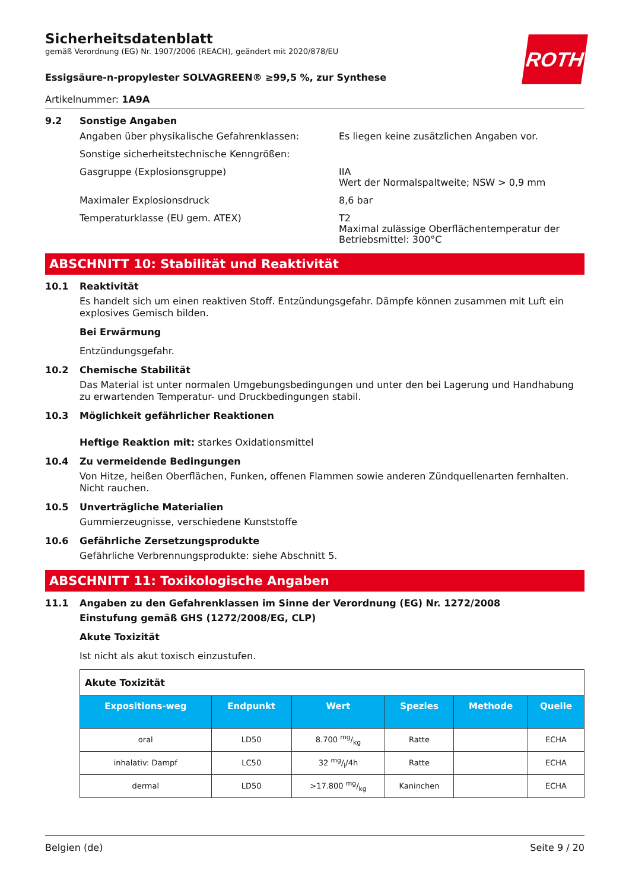ROTH
Sicherheitsdatenblatt
gemäß Verordnung (EG) Nr. 1907/2006 (REACH), geändert mit 2020/878/EU
Essigsäure-n-propylester SOLVAGREEN® ≥99,5 %, zur Synthese
Artikelnummer: 1A9A
9.2 Sonstige Angaben
Angaben über physikalische Gefahrenklassen: Es liegen keine zusätzlichen Angaben vor.
Sonstige sicherheitstechnische Kenngrößen:
Gasgruppe (Explosionsgruppe) IIA
Wert der Normalspaltweite; NSW > 0,9 mm
Maximaler Explosionsdruck 8,6 bar
Temperaturklasse (EU gem. ATEX) T2
Maximal zulässige Oberflächentemperatur der Betriebsmittel: 300°C
ABSCHNITT 10: Stabilität und Reaktivität
10.1 Reaktivität
Es handelt sich um einen reaktiven Stoff. Entzündungsgefahr. Dämpfe können zusammen mit Luft ein explosives Gemisch bilden.
Bei Erwärmung
Entzündungsgefahr.
10.2 Chemische Stabilität
Das Material ist unter normalen Umgebungsbedingungen und unter den bei Lagerung und Handhabung zu erwartenden Temperatur- und Druckbedingungen stabil.
10.3 Möglichkeit gefährlicher Reaktionen
Heftige Reaktion mit: starkes Oxidationsmittel
10.4 Zu vermeidende Bedingungen
Von Hitze, heißen Oberflächen, Funken, offenen Flammen sowie anderen Zündquellenarten fernhalten. Nicht rauchen.
10.5 Unverträgliche Materialien
Gummierzeugnisse, verschiedene Kunststoffe
10.6 Gefährliche Zersetzungsprodukte
Gefährliche Verbrennungsprodukte: siehe Abschnitt 5.
ABSCHNITT 11: Toxikologische Angaben
11.1 Angaben zu den Gefahrenklassen im Sinne der Verordnung (EG) Nr. 1272/2008
Einstufung gemäß GHS (1272/2008/EG, CLP)
Akute Toxizität
Ist nicht als akut toxisch einzustufen.
| Akute Toxizität | | | | | |
| Expositions-weg | Endpunkt | Wert | Spezies | Methode | Quelle |
| oral | LD50 | 8.700 mg/kg | Ratte | | ECHA |
| inhalativ: Dampf | LC50 | 32 mg/l/4h | Ratte | | ECHA |
| dermal | LD50 | >17.800 mg/kg | Kaninchen | | ECHA |
Belgien (de) Seite 9 / 20